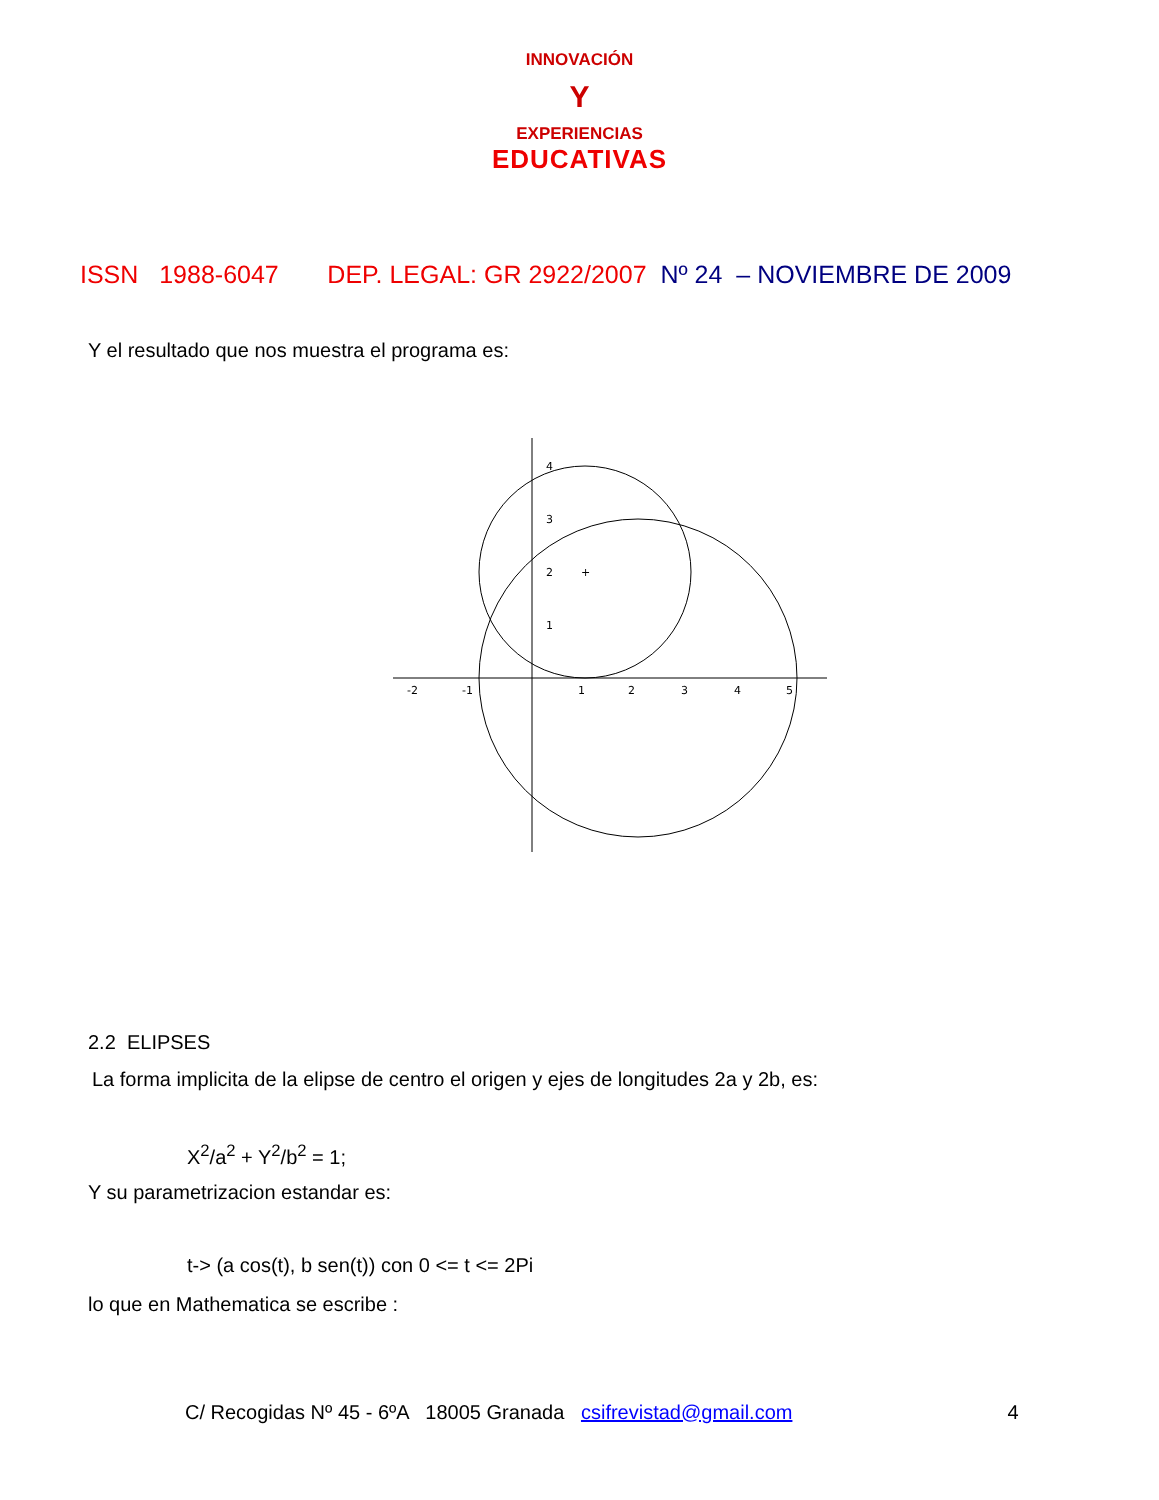INNOVACIÓN
Y
EXPERIENCIAS
EDUCATIVAS
ISSN 1988-6047 DEP. LEGAL: GR 2922/2007 Nº 24 – NOVIEMBRE DE 2009
Y el resultado que nos muestra el programa es:
-2
-1
1
2
3
4
5
4
3
2
1
+
2.2 ELIPSES
La forma implicita de la elipse de centro el origen y ejes de longitudes 2a y 2b, es:
X<sup>2</sup>/a<sup>2</sup> + Y<sup>2</sup>/b<sup>2</sup> = 1;
Y su parametrizacion estandar es:
t-> (a cos(t), b sen(t)) con 0 <= t <= 2Pi
lo que en Mathematica se escribe :
C/ Recogidas Nº 45 - 6ºA 18005 Granada csifrevistad@gmail.com 4